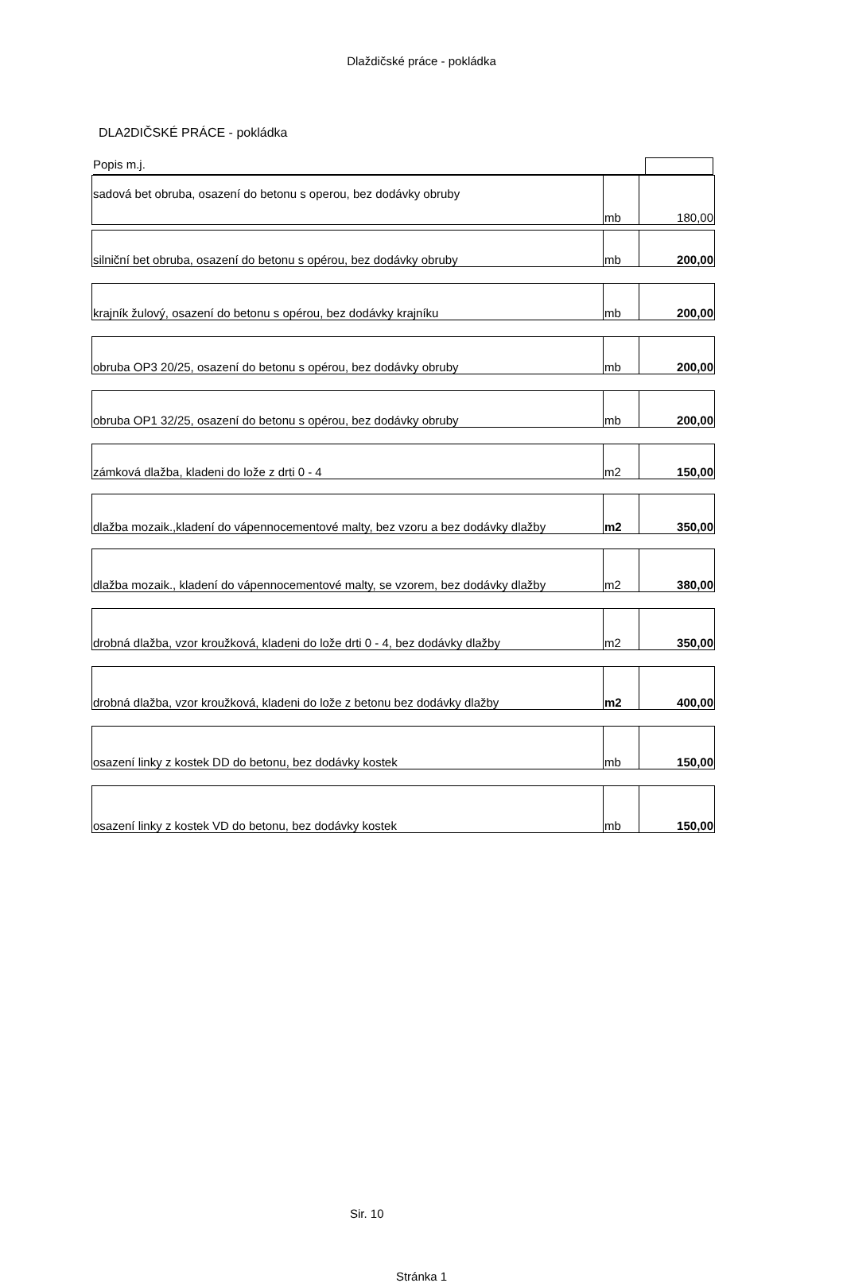Dlaždičské práce - pokládka
DLA2DIČSKÉ PRÁCE - pokládka
Popis m.j.
| sadová bet obruba, osazení do betonu s operou, bez dodávky obruby | mb | 180,00 |
| silniční bet obruba, osazení do betonu s opérou, bez dodávky obruby | mb | 200,00 |
| krajník žulový, osazení do betonu s opérou, bez dodávky krajníku | mb | 200,00 |
| obruba OP3 20/25, osazení do betonu s opérou, bez dodávky obruby | mb | 200,00 |
| obruba OP1 32/25, osazení do betonu s opérou, bez dodávky obruby | mb | 200,00 |
| zámková dlažba, kladeni do lože z drti 0 - 4 | m2 | 150,00 |
| dlažba mozaik.,kladení do vápennocementové malty, bez vzoru a bez dodávky dlažby | m2 | 350,00 |
| dlažba mozaik., kladení do vápennocementové malty, se vzorem, bez dodávky dlažby | m2 | 380,00 |
| drobná dlažba, vzor kroužková, kladeni do lože drti 0 - 4, bez dodávky dlažby | m2 | 350,00 |
| drobná dlažba, vzor kroužková, kladeni do lože z betonu bez dodávky dlažby | m2 | 400,00 |
| osazení linky z kostek DD do betonu, bez dodávky kostek | mb | 150,00 |
| osazení linky z kostek VD do betonu, bez dodávky kostek | mb | 150,00 |
Sir. 10
Stránka 1